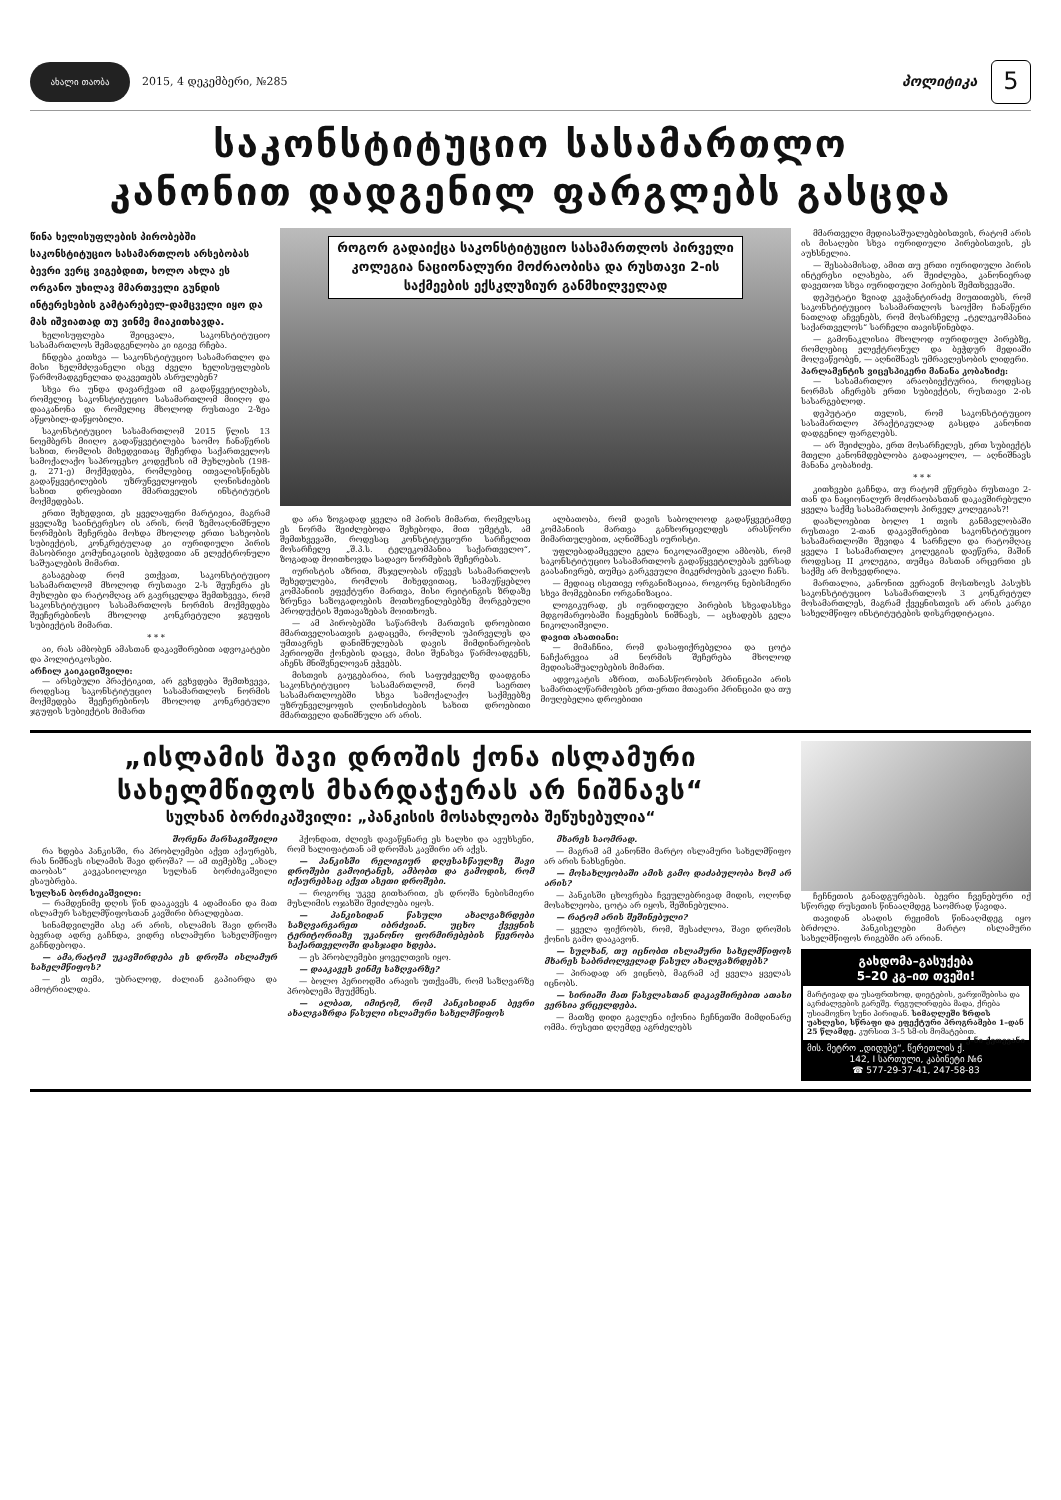ახალი თაობა
2015, 4 დეკემბერი, №285
პოლიტიკა
5
საკონსტიტუციო სასამართლო
კანონით დადგენილ ფარგლებს გასცდა
წინა ხელისუფლების პირობებში საკონსტიტუციო სასამართლოს არსებობას ბევრი ვერც ვიგებდით, ხოლო ახლა ეს ორგანო უხილავ მმართველი გუნდის ინტერესების გამტარებელ-დამცველი იყო და მას იშვიათად თუ ვინმე მიაკითხავდა.
ხელისუფლება შეიცვალა, საკონსტიტუციო სასამართლოს შემადგენლობა კი იგივე რჩება.
ჩნდება კითხვა — საკონსტიტუციო სასამართლო და მისი ხელმძღვანელი ისევ ძველი ხელისუფლების წარმომადგენელთა დაკვეთებს ასრულებენ?
სხვა რა უნდა დავარქვათ იმ გადაწყვეტილებას, რომელიც საკონსტიტუციო სასამართლომ მიიღო და დააკანონა და რომელიც მხოლოდ რუსთავი 2-ზეა აწყობილ-დაწყობილი.
საკონსტიტუციო სასამართლომ 2015 წლის 13 ნოემბერს მიიღო გადაწყვეტილება საომო ჩანაწერის სახით, რომლის მიხედვითაც შეჩერდა საქართველოს სამოქალაქო საპროცესო კოდექსის იმ მუხლების (198-ე, 271-ე) მოქმედება, რომლებიც ითვალისწინებს გადაწყვეტილების უზრუნველყოფის ღონისძიების სახით დროებითი მმართველის ინსტიტუტის მოქმედებას.
ერთი შეხედვით, ეს ყველაფერი მარტივია, მაგრამ ყველაზე საინტერესო ის არის, რომ ზემოაღნიშნული ნორმების შეჩერება მოხდა მხოლოდ ერთი სახეობის სუბიექტის, კონკრეტულად კი იურიდიული პირის მასობრივი კომუნიკაციის ბეჭდვითი ან ელექტრონული საშუალების მიმართ.
გასაგებად რომ ვთქვათ, საკონსტიტუციო სასამართლომ მხოლოდ რუსთავი 2-ს შეუჩერა ეს მუხლები და რატომღაც არ გავრცელდა შემთხვევა, რომ საკონსტიტუციო სასამართლოს ნორმის მოქმედება შეეჩერებინოს მხოლოდ კონკრეტული ჯგუფის სუბიექტის მიმართ.
* * *
აი, რას ამბობენ ამასთან დაკავშირებით ადვოკატები და პოლიტიკოსები.
არჩილ კაიკაციშვილი:
— არსებული პრაქტიკით, არ გვხვდება შემთხვევა, როდესაც საკონსტიტუციო სასამართლოს ნორმის მოქმედება შეეჩერებინოს მხოლოდ კონკრეტული ჯგუფის სუბიექტის მიმართ
როგორ გადაიქცა საკონსტიტუციო სასამართლოს პირველი კოლეგია ნაციონალური მოძრაობისა და რუსთავი 2-ის საქმეების ექსკლუზიურ განმხილველად
და არა ზოგადად ყველა იმ პირის მიმართ, რომელსაც ეს ნორმა შეიძლებოდა შეხებოდა, მით უმეტეს, ამ შემთხვევაში, როდესაც კონსტიტუციური სარჩელით მოსარჩელე „შ.პ.ს. ტელეკომპანია საქართველო“, ზოგადად მოითხოვდა სადავო ნორმების შეჩერებას.
იურისტის აზრით, მსჯელობას იწვევს სასამართლოს შეხედულება, რომლის მიხედვითაც, სამაუწყებლო კომპანიის ეფექტური მართვა, მისი რეიტინგის ზრდაზე ზრუნვა საზოგადოების მოთხოვნილებებზე მორგებული პროდუქტის შეთავაზებას მოითხოვს.
— ამ პირობებში საწარმოს მართვის დროებითი მმართველისათვის გადაცემა, რომლის უპირველეს და უმთავრეს დანიშნულებას დავის მიმდინარეობის პერიოდში ქონების დაცვა, მისი შენახვა წარმოადგენს, აჩენს მნიშვნელოვან ეჭვებს.
მისთვის გაუგებარია, რის საფუძველზე დაადგინა საკონსტიტუციო სასამართლომ, რომ საერთო სასამართლოებში სხვა სამოქალაქო საქმეებზე უზრუნველყოფის ღონისძიების სახით დროებითი მმართველი დანიშნული არ არის.
ალბათობა, რომ დავის საბოლოოდ გადაწყვეტამდე კომპანიის მართვა განხორციელდეს არასწორი მიმართულებით, აღნიშნავს იურისტი.
უფლებადამცველი გელა ნიკოლაიშვილი ამბობს, რომ საკონსტიტუციო სასამართლოს გადაწყვეტილებას ვერსად გაასაჩივრებ, თუმცა გარკვეული მიკერძოების კვალი ჩანს.
— მედიაც ისეთივე ორგანიზაციაა, როგორც ნებისმიერი სხვა მომგებიანი ორგანიზაცია.
ლოგიკურად, ეს იურიდიული პირების სხვადასხვა მდგომარეობაში ჩაყენების ნიშნავს, — აცხადებს გელა ნიკოლაიშვილი.
დავით ასათიანი:
— მიმაჩნია, რომ დასაფიქრებელია და ცოტა ნაჩქარევია ამ ნორმის შეჩერება მხოლოდ მედიასაშუალებების მიმართ.
ადვოკატის აზრით, თანასწორობის პრინციპი არის სამართალწარმოების ერთ-ერთი მთავარი პრინციპი და თუ მიუღებელია დროებითი
მმართველი მედიასაშუალებებისთვის, რატომ არის ის მისაღები სხვა იურიდიული პირებისთვის, ეს აუხსნელია.
— შესაბამისად, ამით თუ ერთი იურიდიული პირის ინტერესი ილახება, არ შეიძლება, კანონიერად დავეთოთ სხვა იურიდიული პირების შემთხვევაში.
დეპუტატი ზვიად კვაჭანტირაძე მიუთითებს, რომ საკონსტიტუციო სასამართლოს საოქმო ჩანაწერი ნათლად აჩვენებს, რომ მოსარჩელე „ტელეკომპანია საქართველოს“ სარჩელი თავისწინებდა.
— გამონაკლისია მხოლოდ იურიდიულ პირებზე, რომლებიც ელექტრონულ და ბეჭდურ მედიაში მოღვაწეობენ, — აღნიშნავს უმრავლესობის ლიდერი.
პარლამენტის ვიცესპიკერი მანანა კობახიძე:
— სასამართლო არაობიექტურია, როდესაც ნორმას აჩერებს ერთი სუბიექტის, რუსთავი 2-ის სასარგებლოდ.
დეპუტატი თვლის, რომ საკონსტიტუციო სასამართლო პრაქტიკულად გასცდა კანონით დადგენილ ფარგლებს.
— არ შეიძლება, ერთ მოსარჩელეს, ერთ სუბიექტს მთელი კანონმდებლობა გადააყოლო, — აღნიშნავს მანანა კობახიძე.
* * *
კითხვები გაჩნდა, თუ რატომ ეწერება რუსთავი 2-თან და ნაციონალურ მოძრაობასთან დაკავშირებული ყველა საქმე სასამართლოს პირველ კოლეგიას?!
დაახლოებით ბოლო 1 თვის განმავლობაში რუსთავი 2-თან დაკავშირებით საკონსტიტუციო სასამართლოში შევიდა 4 სარჩელი და რატომღაც ყველა I სასამართლო კოლეგიას დაეწერა, მაშინ როდესაც II კოლეგია, თუმცა მასთან არცერთი ეს საქმე არ მოხვედრილა.
მართალია, კანონით ვერავინ მოსთხოვს პასუხს საკონსტიტუციო სასამართლოს 3 კონკრეტულ მოსამართლეს, მაგრამ ქვეყნისთვის არ არის კარგი სახელმწიფო ინსტიტუტების დისკრედიტაცია.
„ისლამის შავი დროშის ქონა ისლამური სახელმწიფოს მხარდაჭერას არ ნიშნავს“
სულხან ბორძიკაშვილი: „პანკისის მოსახლეობა შეწუხებულია“
შორენა მარსაგიშვილი
რა ხდება პანკისში, რა პრობლემები აქვთ აქაურებს, რას ნიშნავს ისლამის შავი დროშა? — ამ თემებზე „ახალ თაობას“ კავკასიოლოგი სულხან ბორძიკაშვილი ესაუბრება.
სულხან ბორძიკაშვილი:
— რამდენიმე დღის წინ დააკავეს 4 ადამიანი და მათ ისლამურ სახელმწიფოსთან კავშირი ბრალდებათ.
სინამდვილეში ასე არ არის, ისლამის შავი დროშა ბევრად ადრე გაჩნდა, ვიდრე ისლამური სახელმწიფო გაჩნდებოდა.
— ამა,რატომ უკავშირდება ეს დროშა ისლამურ სახელმწიფოს?
— ეს თემა, უბრალოდ, ძალიან გაპიარდა და ამოტრიალდა.
ჰქონდათ, ძლივს დავაწყნარე ეს ხალხი და ავუხსენი, რომ ხალიფატთან ამ დროშას კავშირი არ აქვს.
— პანკისში რელიგიურ დღესასწაულზე შავი დროშები გამოიტანეს, ამბობთ და გამოდის, რომ იქაურებსაც აქვთ ასეთი დროშები.
— როგორც უკვე გითხარით, ეს დროშა ნებისმიერი მუსლიმის ოჯახში შეიძლება იყოს.
— პანკისიდან წასული ახალგაზრდები საზღვარგარეთ იბრძვიან. უცხო ქვეყნის ტერიტორიაზე უკანონო ფორმირებების წევრობა საქართველოში დასჯადი ხდება.
— ეს პრობლემები ყოველთვის იყო.
— დააკავეს ვინმე საზღვარზე?
— ბოლო პერიოდში არავის უთქვამს, რომ საზღვარზე პრობლემა შეუქმნეს.
— ალბათ, იმიტომ, რომ პანკისიდან ბევრი ახალგაზრდა წასული ისლამური სახელმწიფოს
მხარეს საომრად.
— მაგრამ ამ კანონში მარტო ისლამური სახელმწიფო არ არის ნახსენები.
— მოსახლეობაში ამის გამო დაძაბულობა ხომ არ არის?
— პანკისში ცხოვრება ჩვეულებრივად მიდის, ოღონდ მოსახლეობა, ცოტა არ იყოს, შეშინებულია.
— რატომ არის შეშინებული?
— ყველა ფიქრობს, რომ, შესაძლოა, შავი დროშის ქონის გამო დააკავონ.
— სულხან, თუ იცნობთ ისლამური სახელმწიფოს მხარეს საბრძოლველად წასულ ახალგაზრდებს?
— პირადად არ ვიცნობ, მაგრამ აქ ყველა ყველას იცნობს.
— სირიაში მათ წასვლასთან დაკავშირებით ათასი ვერსია ვრცელდება.
— მათზე დიდი გავლენა იქონია ჩეჩნეთში მიმდინარე ომმა. რუსეთი დღემდე აგრძელებს
ჩეჩნეთის განადგურებას. ბევრი ჩვენებური იქ სწორედ რუსეთის წინააღმდეგ საომრად წავიდა.
თავიდან ასადის რეჟიმის წინააღმდეგ იყო ბრძოლა. პანკისელები მარტო ისლამური სახელმწიფოს რიგებში არ არიან.
გახდომა–გასუქება
5–20 კგ–ით თვეში!
მარტივად და უსაფრთხოდ, დიეტების, ვარჯიშებისა და აკრძალვების გარეშე. რეგულირდება მადა, ქრება უსიამოვნო სუნი პირიდან. სიმაღლეში ზრდის უახლესი, სწრაფი და ეფექტური პროგრამები 1–დან 25 წლამდე. კურსით 3–5 სმ-ის მომატებით. ქ-ნი ქეთევანი
მის. მეტრო „დიდუბე“, წერეთლის ქ. 142, I სართული, კაბინეტი №6
☎ 577-29-37-41, 247-58-83